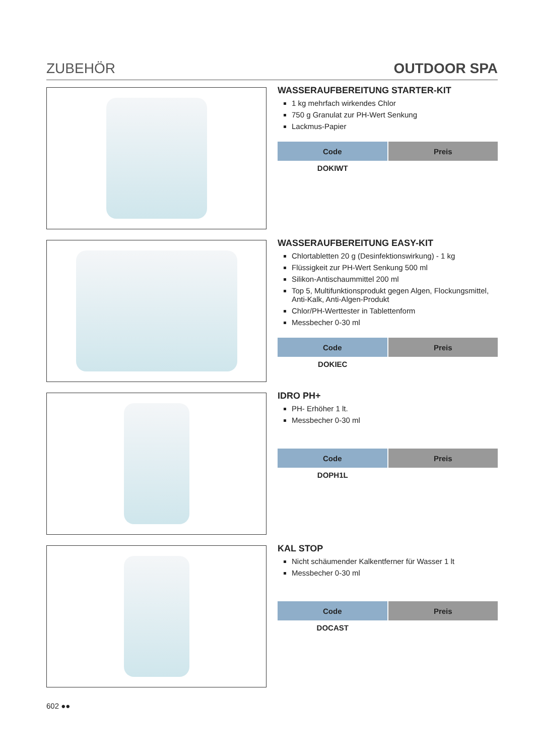ZUBEHÖR OUTDOOR SPA
WASSERAUFBEREITUNG STARTER-KIT
1 kg mehrfach wirkendes Chlor
750 g Granulat zur PH-Wert Senkung
Lackmus-Papier
| Code | Preis |
| --- | --- |
| DOKIWT | |
WASSERAUFBEREITUNG EASY-KIT
Chlortabletten 20 g (Desinfektionswirkung) - 1 kg
Flüssigkeit zur PH-Wert Senkung 500 ml
Silikon-Antischaummittel 200 ml
Top 5, Multifunktionsprodukt gegen Algen, Flockungsmittel, Anti-Kalk, Anti-Algen-Produkt
Chlor/PH-Werttester in Tablettenform
Messbecher 0-30 ml
| Code | Preis |
| --- | --- |
| DOKIEC | |
IDRO PH+
PH- Erhöher 1 lt.
Messbecher 0-30 ml
| Code | Preis |
| --- | --- |
| DOPH1L | |
KAL STOP
Nicht schäumender Kalkentferner für Wasser 1 lt
Messbecher 0-30 ml
| Code | Preis |
| --- | --- |
| DOCAST | |
602 ●●